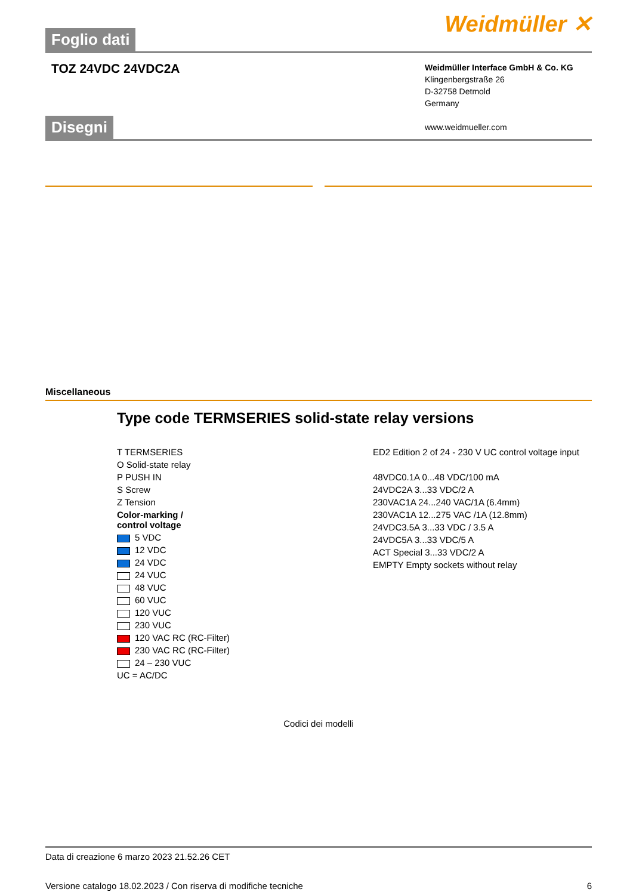Foglio dati
Weidmüller ✕
TOZ 24VDC 24VDC2A
Weidmüller Interface GmbH & Co. KG
Klingenbergstraße 26
D-32758 Detmold
Germany
www.weidmueller.com
Disegni
Miscellaneous
Type code TERMSERIES solid-state relay versions
T TERMSERIES
O Solid-state relay
P PUSH IN
S Screw
Z Tension
Color-marking /
control voltage
5 VDC
12 VDC
24 VDC
24 VUC
48 VUC
60 VUC
120 VUC
230 VUC
120 VAC RC (RC-Filter)
230 VAC RC (RC-Filter)
24 – 230 VUC
UC = AC/DC
ED2 Edition 2 of 24 - 230 V UC control voltage input
48VDC0.1A 0...48 VDC/100 mA
24VDC2A 3...33 VDC/2 A
230VAC1A 24...240 VAC/1A (6.4mm)
230VAC1A 12...275 VAC /1A (12.8mm)
24VDC3.5A 3...33 VDC / 3.5 A
24VDC5A 3...33 VDC/5 A
ACT Special 3...33 VDC/2 A
EMPTY Empty sockets without relay
Codici dei modelli
Data di creazione 6 marzo 2023 21.52.26 CET
Versione catalogo 18.02.2023 / Con riserva di modifiche tecniche 6